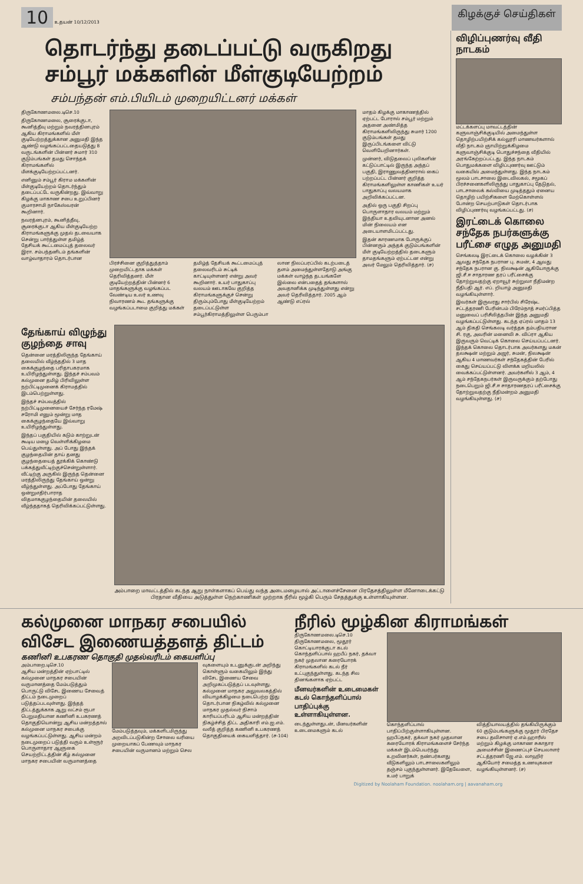10 உதயன் 10/12/2013
கிழக்குச் செய்திகள்
தொடர்ந்து தடைப்பட்டு வருகிறது
சம்பூர் மக்களின் மீள்குடியேற்றம்
சம்பந்தன் எம்.பியிடம் முறையிட்டனர் மக்கள்
திருகோணமலை.டிசெ.10
திருகோணமலை, சூரைக்குடா, கூனித்தீவு மற்றும் நவரத்தினபுரம் ஆகிய கிராமங்களில் மீள் குடியேற்றத்துக்கான அனுமதி இந்த ஆண்டு வழங்கப்பட்டதையடுத்து 8 வருடங்களின் பின்னர் சுமார் 310 குடும்பங்கள் தமது சொந்தக் கிராமங்களில் மீளக்குடியேற்றப்பட்டனர்.
எனினும் சம்பூர் கிராம மக்களின் மீள்குடியேற்றம் தொடர்ந்தும் தடைப்பட்டே வருகின்றது. இவ்வாறு கிழக்கு மாகாண சபை உறுப்பினர் குமாரசாமி நாகேஸ்வரன் கூறினார்.
நவரத்னபுரம், கூனித்தீவு, சூரைக்குடா ஆகிய மீள்குடியேற்ற கிராமங்களுக்கு முதல் தடவையாக சென்று பார்த்துள்ள தமிழ்த் தேசியக் கூட்டமைப்புத் தலைவர் இரா. சம்பந்தனிடம் தங்களின் வாழ்வாதாரம் தொடர்பான
பிரச்சினை குறித்துத்தாம் முறையிட்டதாக மக்கள் தெரிவித்தனர். மீள் குடியேற்றத்தின் பின்னர் 6 மாதங்களுக்கு வழங்கப்பட வேண்டிய உலர் உணவு நிவாரணம் கூட தங்களுக்கு வழங்கப்படாமை குறித்து மக்கள்
தமிழ்த் தேசியக் கூட்டமைப்புத் தலைவரிடம் சுட்டிக் காட்டியுள்ளனர் என்று அவர் கூறினார். உயர் பாதுகாப்பு வலயம் ஊடாகவே குறித்த கிராமங்களுக்குச் சென்று திரும்பும்போது மீள்குடியேற்றம் தடைப்பட்டுள்ள சம்பூர்கிராமத்திலுள்ள பெரும்பா
லான நிலப்பரப்பில் கடற்படைத் தளம் அமைந்துள்ளதோடு அங்கு மக்கள் வாழ்ந்த தடயங்களே இல்லை என்பதைத் தங்களால் அவதானிக்க முடிந்துள்ளது என்று அவர் தெரிவித்தார். 2005 ஆம் ஆண்டு எப்ரல்
மாதம் கிழக்கு மாகாணத்தில் ஏற்பட்ட போரால் சம்பூர் மற்றும் அதனை அண்மித்த கிராமங்களிலிருந்து சுமார் 1200 குடும்பங்கள் தமது இருப்பிடங்களை விட்டு வெளியேறினார்கள்.
முன்னர், விடுதலைப் புலிகளின் கட்டுப்பாட்டில் இருந்த அந்தப் பகுதி, இராணுவத்தினரால் கைப் பற்றப்பட்ட பின்னர் குறித்த கிராமங்களிலுள்ள காணிகள் உயர் பாதுகாப்பு வலயமாக அறிவிக்கப்பட்டன.
அதில் ஒரு பகுதி சிறப்பு பொருளாதார வலயம் மற்றும் இந்தியா உதவியுடனான அனல் மின் நிலையம் என அடையாளமிடப்பட்டது.
இதன் காரணமாக போருக்குப் பின்னரும் அந்தக் குடும்பங்களின் மீள் குடியேற்றத்தில் தடைகளும் தாமதங்களும் ஏற்பட்டன என்று அவர் மேலும் தெரிவித்தார். (ச)
தேங்காய் விழுந்து குழந்தை சாவு
தென்னை மரத்திலிருந்த தேங்காய் தலையில் வீழ்ந்ததில் 3 மாத கைக்குழந்தை பரிதாபகரமாக உயிரிழந்துள்ளது. இந்தச் சம்பவம் கல்முனை தமிழ் பிரிவிலுள்ள நற்பிட்டிமுனைக் கிராமத்தில் இடம்பெற்றுள்ளது.
இந்தச் சம்பவத்தில் நற்பிட்டிமுனையைச் சேர்ந்த ரமேஷ் சரோமி எனும் மூன்று மாத கைக்குழந்தையே இவ்வாறு உயிரிழந்துள்ளது.
இந்தப் பகுதியில் கடும் காற்றுடன் கூடிய மழை வெள்ளிக்கிழமை பெய்துள்ளது. அப் போது இந்தக் குழந்தையின் தாய் தனது குழந்தையைத் தூக்கிக் கொண்டு பக்கத்துவீட்டிற்குச்சென்றுள்ளார். வீட்டிற்கு அருகில் இருந்த தென்னை மரத்திலிருந்து தேங்காய் ஒன்று வீழ்ந்துள்ளது. அப்போது தேங்காய் ஒன்றுஎதிர்பாராத விதமாககுழந்தையின் தலையில் வீழ்ந்ததாகத் தெரிவிக்கப்பட்டுள்ளது.
அம்பாறை மாவட்டத்தில் கடந்த ஆறு நாள்களாகப் பெய்து வந்த அடைமழையால் அட்டாளைச்சேனை பிரதேசத்திலுள்ள மீனோடைக்கட்டு பிரதான வீதியை அடுத்துள்ள நெற்காணிகள் முற்றாக நீரில் மூழ்கி பெரும் சேதத்துக்கு உள்ளாகியுள்ளன.
விழிப்புணர்வு வீதி நாடகம்
மட்டக்களப்பு மாவட்டத்தின் களுவாஞ்சிக்குடியில் அமைந்துள்ள தொழிற்பயிற்சிக் கல்லூரி மாணவர்களால் வீதி நாடகம் ஞாயிற்றுக்கிழமை களுவாஞ்சிக்குடி பொதுச்சந்தை வீதியில் அரங்கேற்றப்பட்டது. இந்த நாடகம் பொதுமக்களை விழிப்புணர்வு ஊட்டும் வகையில் அமைந்துள்ளது. இந்த நாடகம் மூலம் பாடசாலை இடைவிலகல், சமூகப் பிரச்சனைகளிலிருந்து பாதுகாப்பு தேடுதல், பாடசாலைக் கல்வியை முடித்ததும் ஏனைய தொழிற் பயிற்சிகளை மேற்கொள்ளல் போன்ற செயற்பாடுகள் தொடர்பாக விழிப்புணர்வு வழங்கப்பட்டது. (ச)
இரட்டைக் கொலை சந்தேக நபர்களுக்கு பரீட்சை எழுத அனுமதி
செங்கலடி இரட்டைக் கொலை வழக்கின் 3 ஆவது சந்தேக நபரான பு. சுமன், 4 ஆவது சந்தேக நபரான கு. நிலக்ஷன் ஆகியோருக்கு ஜி.சீ.ஈ சாதாரண தரப் பரீட்சைக்கு தோற்றுவதற்கு ஏறாவூர் சுற்றுலா நீதிமன்ற நீதிபதி ஆர். எப். றியாழ் அனுமதி வழங்கியுள்ளார்.
இவர்கள் இருவரது சார்பில் சிரேஷ்ட சட்டத்தரணி பேரின்பம் பிரேம்நாத் சமர்ப்பித்த மனுவைப் பரிசீலித்தபின் இந்த அனுமதி வழங்கப்பட்டுள்ளது. கடந்த ஏப்ரல் மாதம் 13 ஆம் திகதி செங்கலடி வர்த்தக தம்பதியரான சி. ரகு, அவரின் மனைவி சு. விப்ரா ஆகிய இருவரும் வெட்டிக் கொலை செய்யப்பட்டனர். இந்தக் கொலை தொடர்பாக அவர்களது மகன் தலக்ஷன் மற்றும் அஜர், சுமன், நிலக்ஷன் ஆகிய 4 மாணவர்கள் சந்தேகத்தின் பேரில் கைது செய்யப்பட்டு விளக்க மறியலில் வைக்கப்பட்டுள்ளனர். அவர்களில் 3 ஆம், 4 ஆம் சந்தேகநபர்கள் இருவருக்கும் தற்போது நடைபெறும் ஜி.சீ.ஈ சாதாரணதரப் பரீட்சைக்கு தோற்றுவதற்கு நீதிமன்றம் அனுமதி வழங்கியுள்ளது. (ச)
கல்முனை மாநகர சபையில்
விசேட இணையத்தளத் திட்டம்
கணினி உபகரண தொகுதி முதல்வரிடம் கையளிப்பு
அம்பாறை.டிசெ.10
ஆசிய மன்றத்தின் ஏற்பாட்டில் கல்முனை மாநகர சபையின் வருமானத்தை மேம்படுத்தும் பொருட்டு விசேட இணைய சேவைத் திட்டம் நடைமுறைப் படுத்தப்படவுள்ளது. இந்தத் திட்டத்துக்காக ஆறு லட்சம் ரூபா பெறுமதியான கணினி உபகரணத் தொகுதியொன்று ஆசிய மன்றத்தால் கல்முனை மாநகர சபைக்கு வழங்கப்பட்டுள்ளது. ஆசிய மன்றம் நடைமுறைப் படுத்தி வரும் உள்ளூர் பொருளாதார ஆளுகை செயற்றிட்டத்தின் கீழ் கல்முனை மாநகர சபையின் வருமானத்தை
மேம்படுத்தவும், மக்களிடமிருந்து அறவிடப்படுகின்ற சோலை வரியை முறையாகப் பேணவும் மாநகர சபையின் வருமானம் மற்றும் செல
வுகளையும் உடனுக்குடன் அறிந்து கொள்ளும் வகையிலும் இந்து விசேட இணைய சேவை அறிமுகப்படுத்தப் படவுள்ளது. கல்முனை மாநகர அலுவலகத்தில் வியாழக்கிழமை நடைபெற்ற இது தொடர்பான நிகழ்வில் கல்முனை மாநகர முதல்வர் நிசாம் காரியப்பரிடம் ஆசிய மன்றத்தின் நிகழ்ச்சித் திட்ட அதிகாரி எம்.ஐ.எம். வலீத் குறித்த கணினி உபகரணத் தொகுதியைக் கையளித்தார். (ச-104)
நீரில் மூழ்கின கிராமங்கள்
திருகோணமலை.டிசெ.10
திருகோணமலை, மூதூர் கொட்டியாரக்குடா கடல் கொந்தளிப்பால் ஹபீப் நகர், தக்வா நகர் முதலான கரையோரக் கிராமங்களில் கடல் நீர் உட்புகுந்துள்ளது. கடந்த சில தினங்களாக ஏற்பட்ட
மீனவர்களின் உடைமைகள் கடல் கொந்தளிப்பால் பாதிப்புக்கு உள்ளாகியுள்ளன.
டைந்துள்ளதுடன், மீனவர்களின் உடைமைகளும் கடல்
கொந்தளிப்பால் பாதிப்பிற்குள்ளாகியுள்ளன. ஹபீப்நகர், தக்வா நகர் முதலான கரையோரக் கிராமங்களைச் சேர்ந்த மக்கள் இடம்பெயர்ந்து உறவினர்கள், நண்பர்களது வீடுகளிலும் பாடசாலைகளிலும் தஞ்சம் புகுந்துள்ளனர். இதேவேளை, உமர் பாறுக்
வித்தியாலயத்தில் தங்கியிருக்கும் 60 குடும்பங்களுக்கு மூதூர் பிரதேச சபை தவிசாளர் ஏ.எம்.ஹாரீஸ் மற்றும் கிழக்கு மாகாண சுகாதார அமைச்சின் இணைப்புச் செயலாளர் சட்டத்தரணி ஜே.எம். லாஹிர் ஆகியோர் சமைத்த உணவுகளை வழங்கியுள்ளனர். (ச)
Digitized by Noolaham Foundation. noolaham.org | aavanaham.org